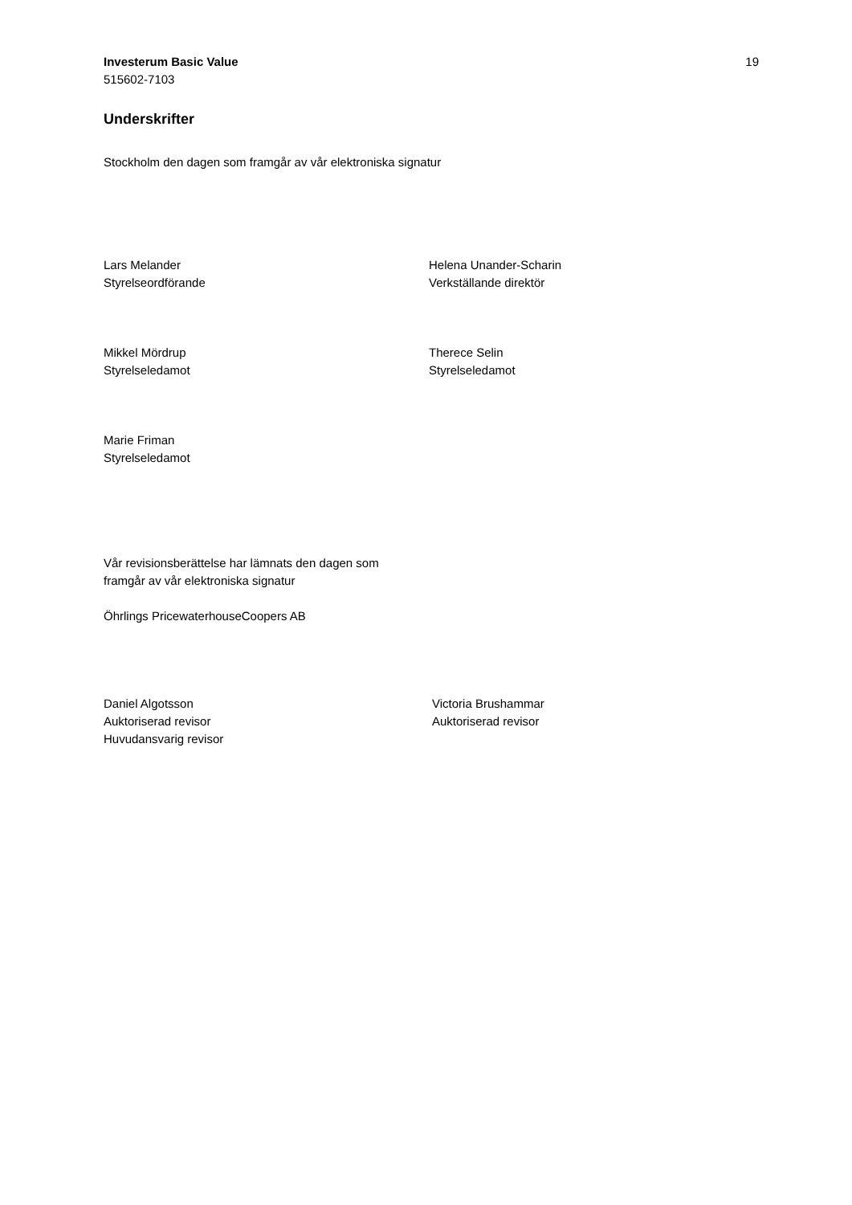Investerum Basic Value
515602-7103
19
Underskrifter
Stockholm den dagen som framgår av vår elektroniska signatur
Lars Melander
Styrelseordförande
Helena Unander-Scharin
Verkställande direktör
Mikkel Mördrup
Styrelseledamot
Therece Selin
Styrelseledamot
Marie Friman
Styrelseledamot
Vår revisionsberättelse har lämnats den dagen som
framgår av vår elektroniska signatur
Öhrlings PricewaterhouseCoopers AB
Daniel Algotsson
Auktoriserad revisor
Huvudansvarig revisor
Victoria Brushammar
Auktoriserad revisor